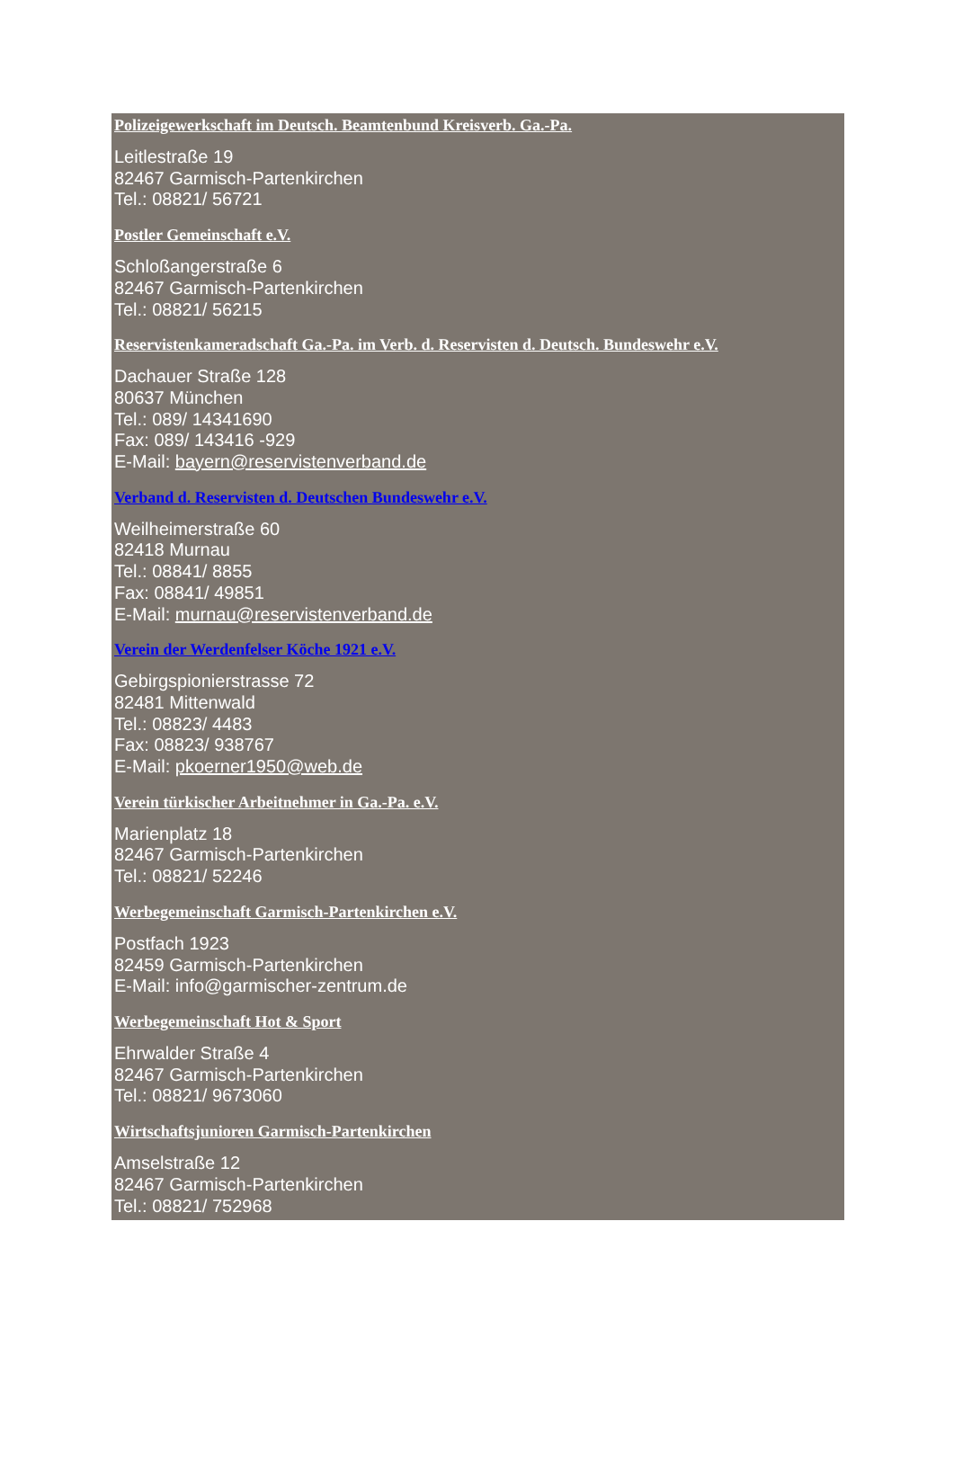Polizeigewerkschaft im Deutsch. Beamtenbund Kreisverb. Ga.-Pa.
Leitlestraße 19
82467 Garmisch-Partenkirchen
Tel.: 08821/ 56721
Postler Gemeinschaft e.V.
Schloßangerstraße 6
82467 Garmisch-Partenkirchen
Tel.: 08821/ 56215
Reservistenkameradschaft Ga.-Pa. im Verb. d. Reservisten d. Deutsch. Bundeswehr e.V.
Dachauer Straße 128
80637 München
Tel.: 089/ 14341690
Fax: 089/ 143416 -929
E-Mail: bayern@reservistenverband.de
Verband d. Reservisten d. Deutschen Bundeswehr e.V.
Weilheimerstraße 60
82418 Murnau
Tel.: 08841/ 8855
Fax: 08841/ 49851
E-Mail: murnau@reservistenverband.de
Verein der Werdenfelser Köche 1921 e.V.
Gebirgspionierstrasse 72
82481 Mittenwald
Tel.: 08823/ 4483
Fax: 08823/ 938767
E-Mail: pkoerner1950@web.de
Verein türkischer Arbeitnehmer in Ga.-Pa. e.V.
Marienplatz 18
82467 Garmisch-Partenkirchen
Tel.: 08821/ 52246
Werbegemeinschaft Garmisch-Partenkirchen e.V.
Postfach 1923
82459 Garmisch-Partenkirchen
E-Mail: info@garmischer-zentrum.de
Werbegemeinschaft Hot & Sport
Ehrwalder Straße 4
82467 Garmisch-Partenkirchen
Tel.: 08821/ 9673060
Wirtschaftsjunioren Garmisch-Partenkirchen
Amselstraße 12
82467 Garmisch-Partenkirchen
Tel.: 08821/ 752968